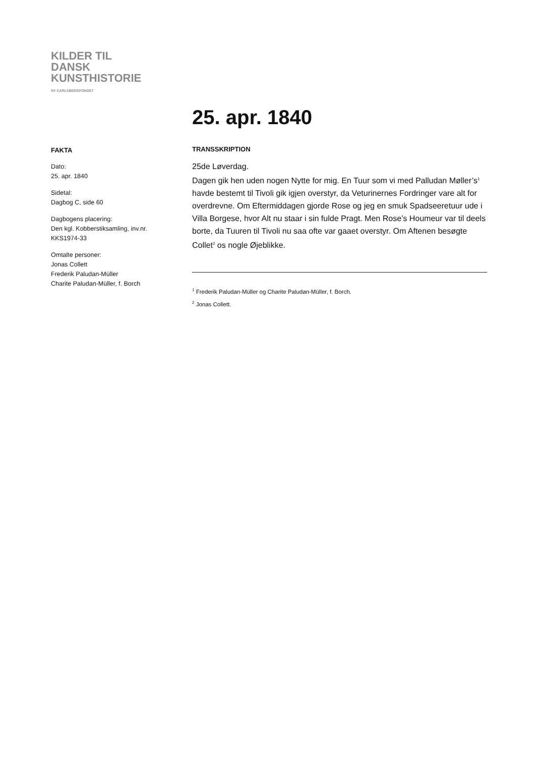KILDER TIL
DANSK
KUNSTHISTORIE
NY CARLSBERGFONDET
25. apr. 1840
FAKTA
Dato:
25. apr. 1840
Sidetal:
Dagbog C, side 60
Dagbogens placering:
Den kgl. Kobberstiksamling, inv.nr. KKS1974-33
Omtalte personer:
Jonas Collett
Frederik Paludan-Müller
Charite Paludan-Müller, f. Borch
TRANSSKRIPTION
25de Løverdag.
Dagen gik hen uden nogen Nytte for mig. En Tuur som vi med Palludan Møller’s<sup>1</sup> havde bestemt til Tivoli gik igjen overstyr, da Veturinernes Fordringer vare alt for overdrevne. Om Eftermiddagen gjorde Rose og jeg en smuk Spadseeretuur ude i Villa Borgese, hvor Alt nu staar i sin fulde Pragt. Men Rose’s Houmeur var til deels borte, da Tuuren til Tivoli nu saa ofte var gaaet overstyr. Om Aftenen besøgte Collet<sup>2</sup> os nogle Øjeblikke.
<sup>1</sup> Frederik Paludan-Müller og Charite Paludan-Müller, f. Borch.
<sup>2</sup> Jonas Collett.